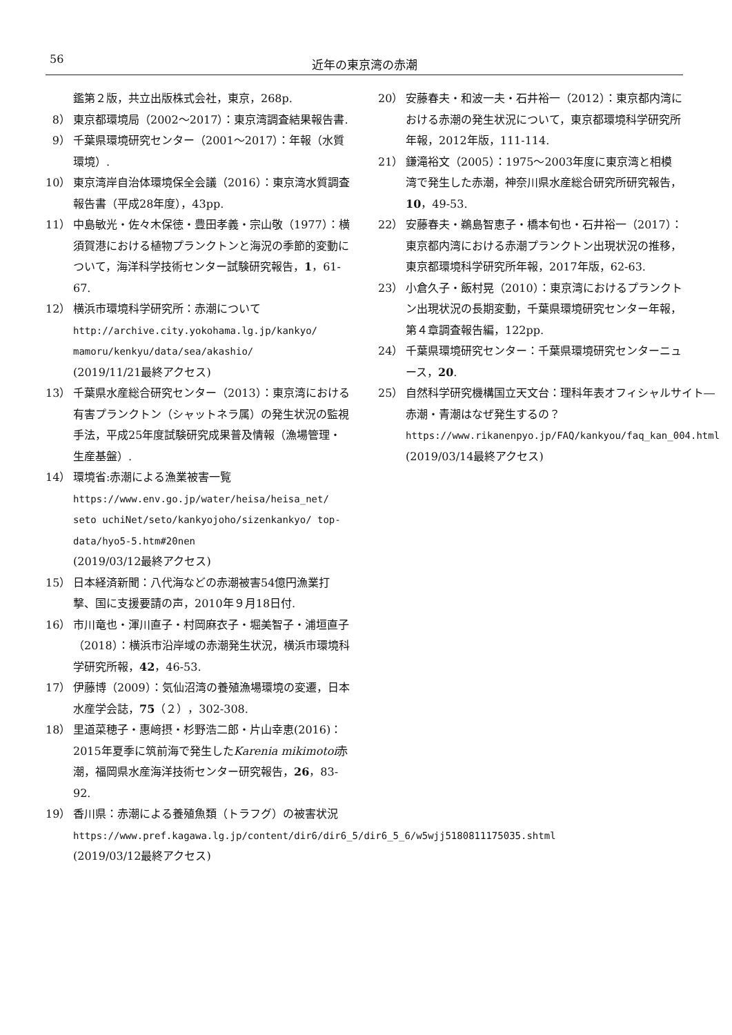56
近年の東京湾の赤潮
鑑第２版，共立出版株式会社，東京，268p.
8） 東京都環境局（2002～2017）：東京湾調査結果報告書.
9） 千葉県環境研究センター（2001～2017）：年報（水質環境）.
10） 東京湾岸自治体環境保全会議（2016）：東京湾水質調査報告書（平成28年度），43pp.
11） 中島敏光・佐々木保徳・豊田孝義・宗山敬（1977）：横須賀港における植物プランクトンと海況の季節的変動について，海洋科学技術センター試験研究報告，1，61-67.
12） 横浜市環境科学研究所：赤潮について
http://archive.city.yokohama.lg.jp/kankyo/ mamoru/kenkyu/data/sea/akashio/
(2019/11/21最終アクセス)
13） 千葉県水産総合研究センター（2013）：東京湾における有害プランクトン（シャットネラ属）の発生状況の監視手法，平成25年度試験研究成果普及情報（漁場管理・生産基盤）.
14） 環境省:赤潮による漁業被害一覧
https://www.env.go.jp/water/heisa/heisa_net/ seto uchiNet/seto/kankyojoho/sizenkankyo/ top-data/hyo5-5.htm#20nen
(2019/03/12最終アクセス)
15） 日本経済新聞：八代海などの赤潮被害54億円漁業打撃、国に支援要請の声，2010年９月18日付.
16） 市川竜也・渾川直子・村岡麻衣子・堀美智子・浦垣直子（2018）：横浜市沿岸域の赤潮発生状況，横浜市環境科学研究所報，42，46-53.
17） 伊藤博（2009）：気仙沼湾の養殖漁場環境の変遷，日本水産学会誌，75（２），302-308.
18） 里道菜穂子・惠﨑摂・杉野浩二郎・片山幸恵(2016)：2015年夏季に筑前海で発生したKarenia mikimotoi赤潮，福岡県水産海洋技術センター研究報告，26，83-92.
19） 香川県：赤潮による養殖魚類（トラフグ）の被害状況
https://www.pref.kagawa.lg.jp/content/dir6/dir6_5/dir6_5_6/w5wjj5180811175035.shtml
(2019/03/12最終アクセス)
20） 安藤春夫・和波一夫・石井裕一（2012）：東京都内湾における赤潮の発生状況について，東京都環境科学研究所年報，2012年版，111-114.
21） 鎌滝裕文（2005）：1975～2003年度に東京湾と相模湾で発生した赤潮，神奈川県水産総合研究所研究報告，10，49-53.
22） 安藤春夫・鵜島智恵子・橋本旬也・石井裕一（2017）：東京都内湾における赤潮プランクトン出現状況の推移，東京都環境科学研究所年報，2017年版，62-63.
23） 小倉久子・飯村晃（2010）：東京湾におけるプランクトン出現状況の長期変動，千葉県環境研究センター年報，第４章調査報告編，122pp.
24） 千葉県環境研究センター：千葉県環境研究センターニュース，20.
25） 自然科学研究機構国立天文台：理科年表オフィシャルサイト―赤潮・青潮はなぜ発生するの？
https://www.rikanenpyo.jp/FAQ/kankyou/faq_kan_004.html (2019/03/14最終アクセス)